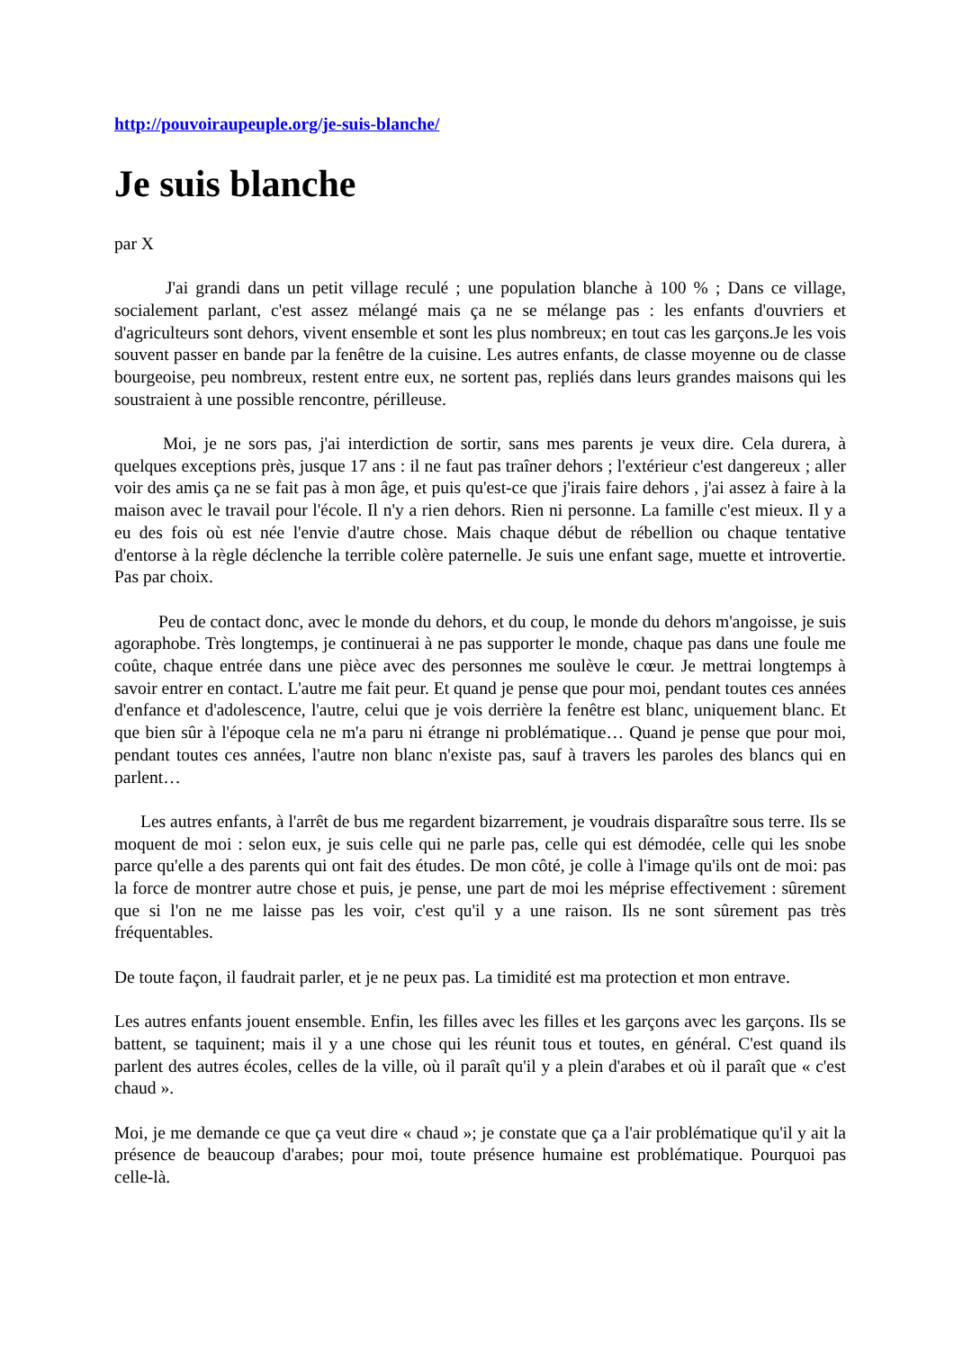http://pouvoiraupeuple.org/je-suis-blanche/
Je suis blanche
par X
J'ai grandi dans un petit village reculé ; une population blanche à 100 % ; Dans ce village, socialement parlant, c'est assez mélangé mais ça ne se mélange pas : les enfants d'ouvriers et d'agriculteurs sont dehors, vivent ensemble et sont les plus nombreux; en tout cas les garçons.Je les vois souvent passer en bande par la fenêtre de la cuisine. Les autres enfants, de classe moyenne ou de classe bourgeoise, peu nombreux, restent entre eux, ne sortent pas, repliés dans leurs grandes maisons qui les soustraient à une possible rencontre, périlleuse.
Moi, je ne sors pas, j'ai interdiction de sortir, sans mes parents je veux dire. Cela durera, à quelques exceptions près, jusque 17 ans : il ne faut pas traîner dehors ; l'extérieur c'est dangereux ; aller voir des amis ça ne se fait pas à mon âge, et puis qu'est-ce que j'irais faire dehors , j'ai assez à faire à la maison avec le travail pour l'école. Il n'y a rien dehors. Rien ni personne. La famille c'est mieux. Il y a eu des fois où est née l'envie d'autre chose. Mais chaque début de rébellion ou chaque tentative d'entorse à la règle déclenche la terrible colère paternelle. Je suis une enfant sage, muette et introvertie. Pas par choix.
Peu de contact donc, avec le monde du dehors, et du coup, le monde du dehors m'angoisse, je suis agoraphobe. Très longtemps, je continuerai à ne pas supporter le monde, chaque pas dans une foule me coûte, chaque entrée dans une pièce avec des personnes me soulève le cœur. Je mettrai longtemps à savoir entrer en contact. L'autre me fait peur. Et quand je pense que pour moi, pendant toutes ces années d'enfance et d'adolescence, l'autre, celui que je vois derrière la fenêtre est blanc, uniquement blanc. Et que bien sûr à l'époque cela ne m'a paru ni étrange ni problématique… Quand je pense que pour moi, pendant toutes ces années, l'autre non blanc n'existe pas, sauf à travers les paroles des blancs qui en parlent…
Les autres enfants, à l'arrêt de bus me regardent bizarrement, je voudrais disparaître sous terre. Ils se moquent de moi : selon eux, je suis celle qui ne parle pas, celle qui est démodée, celle qui les snobe parce qu'elle a des parents qui ont fait des études. De mon côté, je colle à l'image qu'ils ont de moi: pas la force de montrer autre chose et puis, je pense, une part de moi les méprise effectivement : sûrement que si l'on ne me laisse pas les voir, c'est qu'il y a une raison. Ils ne sont sûrement pas très fréquentables.
De toute façon, il faudrait parler, et je ne peux pas. La timidité est ma protection et mon entrave.
Les autres enfants jouent ensemble. Enfin, les filles avec les filles et les garçons avec les garçons. Ils se battent, se taquinent; mais il y a une chose qui les réunit tous et toutes, en général. C'est quand ils parlent des autres écoles, celles de la ville, où il paraît qu'il y a plein d'arabes et où il paraît que « c'est chaud ».
Moi, je me demande ce que ça veut dire « chaud »; je constate que ça a l'air problématique qu'il y ait la présence de beaucoup d'arabes; pour moi, toute présence humaine est problématique. Pourquoi pas celle-là.